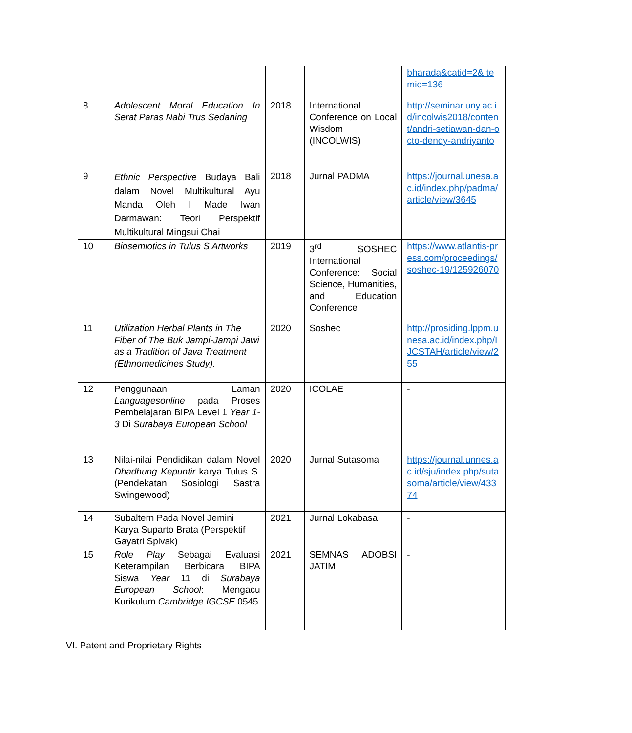| | | | | bharada&catid=2&Itemid=136 |
| 8 | Adolescent Moral Education In Serat Paras Nabi Trus Sedaning | 2018 | International Conference on Local Wisdom (INCOLWIS) | http://seminar.uny.ac.id/incolwis2018/content/andri-setiawan-dan-octo-dendy-andriyanto |
| 9 | Ethnic Perspective Budaya Bali dalam Novel Multikultural Ayu Manda Oleh I Made Iwan Darmawan: Teori Perspektif Multikultural Mingsui Chai | 2018 | Jurnal PADMA | https://journal.unesa.ac.id/index.php/padma/article/view/3645 |
| 10 | Biosemiotics in Tulus S Artworks | 2019 | 3<sup>rd</sup> SOSHEC International Conference: Social Science, Humanities, and Education Conference | https://www.atlantis-press.com/proceedings/soshec-19/125926070 |
| 11 | Utilization Herbal Plants in The Fiber of The Buk Jampi-Jampi Jawi as a Tradition of Java Treatment (Ethnomedicines Study). | 2020 | Soshec | http://prosiding.lppm.unesa.ac.id/index.php/IJCSTAH/article/view/255 |
| 12 | Penggunaan Laman Languagesonline pada Proses Pembelajaran BIPA Level 1 Year 1-3 Di Surabaya European School | 2020 | ICOLAE | - |
| 13 | Nilai-nilai Pendidikan dalam Novel Dhadhung Kepuntir karya Tulus S. (Pendekatan Sosiologi Sastra Swingewood) | 2020 | Jurnal Sutasoma | https://journal.unnes.ac.id/sju/index.php/sutasoma/article/view/43374 |
| 14 | Subaltern Pada Novel Jemini Karya Suparto Brata (Perspektif Gayatri Spivak) | 2021 | Jurnal Lokabasa | - |
| 15 | Role Play Sebagai Evaluasi Keterampilan Berbicara BIPA Siswa Year 11 di Surabaya European School : Mengacu Kurikulum Cambridge IGCSE 0545 | 2021 | SEMNAS ADOBSI JATIM | - |
VI. Patent and Proprietary Rights